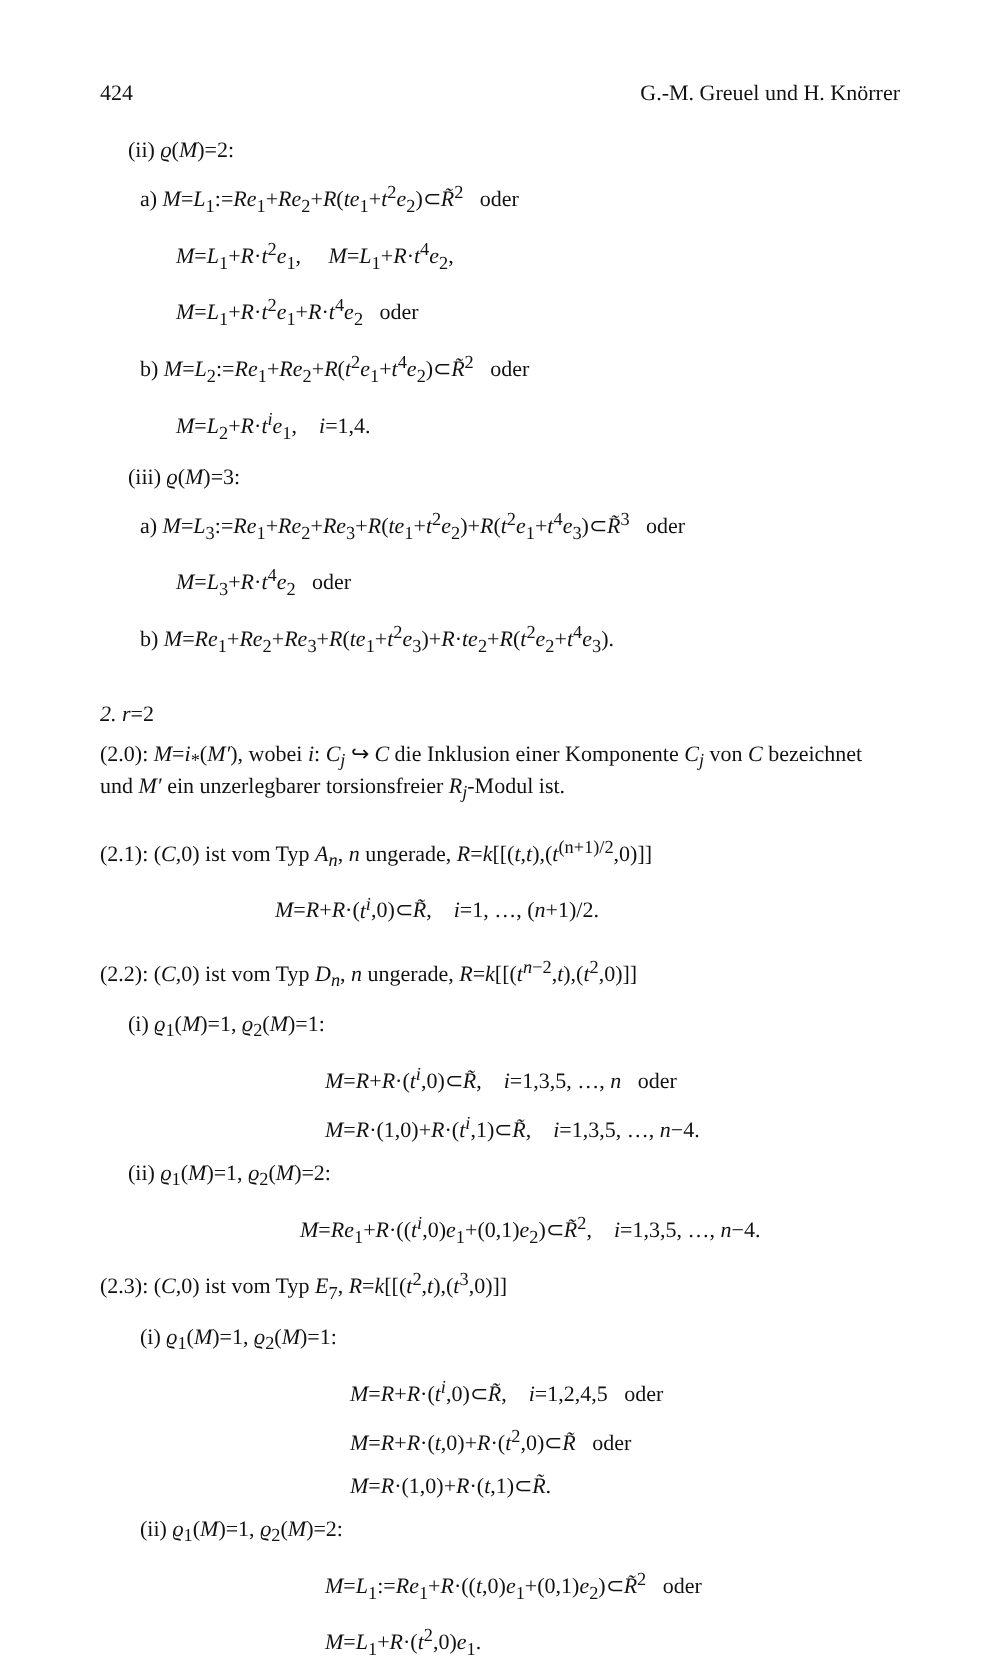424 G.-M. Greuel und H. Knörrer
(ii) ϱ(M)=2:
a) M=L<sub>1</sub>:=Re<sub>1</sub>+Re<sub>2</sub>+R(te<sub>1</sub>+t<sup>2</sup>e<sub>2</sub>)⊂R̃<sup>2</sup> oder
M=L<sub>1</sub>+R·t<sup>2</sup>e<sub>1</sub>, M=L<sub>1</sub>+R·t<sup>4</sup>e<sub>2</sub>,
M=L<sub>1</sub>+R·t<sup>2</sup>e<sub>1</sub>+R·t<sup>4</sup>e<sub>2</sub> oder
b) M=L<sub>2</sub>:=Re<sub>1</sub>+Re<sub>2</sub>+R(t<sup>2</sup>e<sub>1</sub>+t<sup>4</sup>e<sub>2</sub>)⊂R̃<sup>2</sup> oder
M=L<sub>2</sub>+R·t<sup>i</sup>e<sub>1</sub>, i=1,4.
(iii) ϱ(M)=3:
a) M=L<sub>3</sub>:=Re<sub>1</sub>+Re<sub>2</sub>+Re<sub>3</sub>+R(te<sub>1</sub>+t<sup>2</sup>e<sub>2</sub>)+R(t<sup>2</sup>e<sub>1</sub>+t<sup>4</sup>e<sub>3</sub>)⊂R̃<sup>3</sup> oder
M=L<sub>3</sub>+R·t<sup>4</sup>e<sub>2</sub> oder
b) M=Re<sub>1</sub>+Re<sub>2</sub>+Re<sub>3</sub>+R(te<sub>1</sub>+t<sup>2</sup>e<sub>3</sub>)+R·te<sub>2</sub>+R(t<sup>2</sup>e<sub>2</sub>+t<sup>4</sup>e<sub>3</sub>).
2. r=2
(2.0): M=i<sub>*</sub>(M′), wobei i: C<sub>j</sub> ↪ C die Inklusion einer Komponente C<sub>j</sub> von C bezeichnet und M′ ein unzerlegbarer torsionsfreier R<sub>j</sub>-Modul ist.
(2.1): (C,0) ist vom Typ A<sub>n</sub>, n ungerade, R=k[[(t,t),(t<sup>(n+1)/2</sup>,0)]]
M=R+R·(t<sup>i</sup>,0)⊂R̃, i=1, …, (n+1)/2.
(2.2): (C,0) ist vom Typ D<sub>n</sub>, n ungerade, R=k[[(t<sup>n−2</sup>,t),(t<sup>2</sup>,0)]]
(i) ϱ<sub>1</sub>(M)=1, ϱ<sub>2</sub>(M)=1:
M=R+R·(t<sup>i</sup>,0)⊂R̃, i=1,3,5, …, n oder
M=R·(1,0)+R·(t<sup>i</sup>,1)⊂R̃, i=1,3,5, …, n−4.
(ii) ϱ<sub>1</sub>(M)=1, ϱ<sub>2</sub>(M)=2:
M=Re<sub>1</sub>+R·((t<sup>i</sup>,0)e<sub>1</sub>+(0,1)e<sub>2</sub>)⊂R̃<sup>2</sup>, i=1,3,5, …, n−4.
(2.3): (C,0) ist vom Typ E<sub>7</sub>, R=k[[(t<sup>2</sup>,t),(t<sup>3</sup>,0)]]
(i) ϱ<sub>1</sub>(M)=1, ϱ<sub>2</sub>(M)=1:
M=R+R·(t<sup>i</sup>,0)⊂R̃, i=1,2,4,5 oder
M=R+R·(t,0)+R·(t<sup>2</sup>,0)⊂R̃ oder
M=R·(1,0)+R·(t,1)⊂R̃.
(ii) ϱ<sub>1</sub>(M)=1, ϱ<sub>2</sub>(M)=2:
M=L<sub>1</sub>:=Re<sub>1</sub>+R·((t,0)e<sub>1</sub>+(0,1)e<sub>2</sub>)⊂R̃<sup>2</sup> oder
M=L<sub>1</sub>+R·(t<sup>2</sup>,0)e<sub>1</sub>.